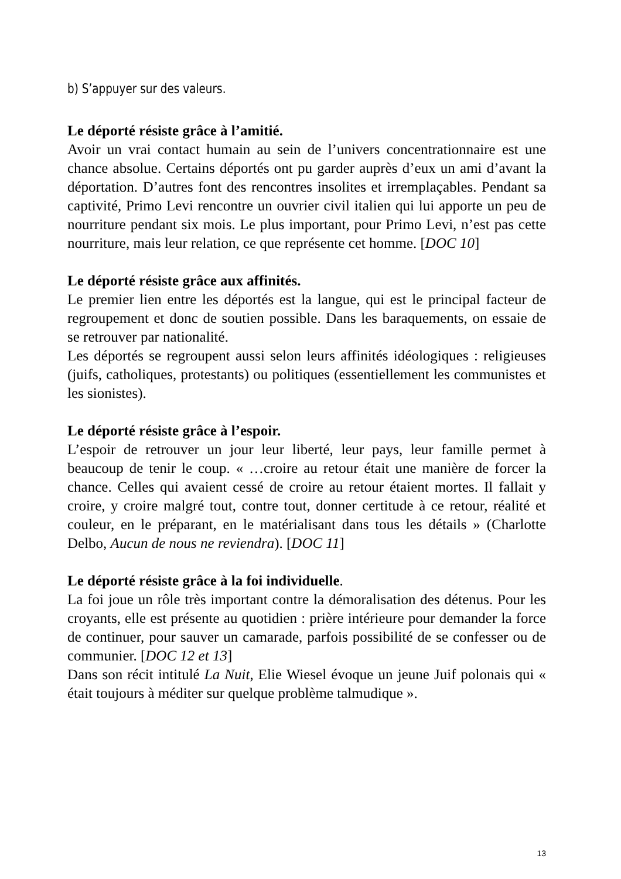b) S’appuyer sur des valeurs.
Le déporté résiste grâce à l’amitié.
Avoir un vrai contact humain au sein de l’univers concentrationnaire est une chance absolue. Certains déportés ont pu garder auprès d’eux un ami d’avant la déportation. D’autres font des rencontres insolites et irremplaçables. Pendant sa captivité, Primo Levi rencontre un ouvrier civil italien qui lui apporte un peu de nourriture pendant six mois. Le plus important, pour Primo Levi, n’est pas cette nourriture, mais leur relation, ce que représente cet homme. [DOC 10]
Le déporté résiste grâce aux affinités.
Le premier lien entre les déportés est la langue, qui est le principal facteur de regroupement et donc de soutien possible. Dans les baraquements, on essaie de se retrouver par nationalité.
Les déportés se regroupent aussi selon leurs affinités idéologiques : religieuses (juifs, catholiques, protestants) ou politiques (essentiellement les communistes et les sionistes).
Le déporté résiste grâce à l’espoir.
L’espoir de retrouver un jour leur liberté, leur pays, leur famille permet à beaucoup de tenir le coup. « …croire au retour était une manière de forcer la chance. Celles qui avaient cessé de croire au retour étaient mortes. Il fallait y croire, y croire malgré tout, contre tout, donner certitude à ce retour, réalité et couleur, en le préparant, en le matérialisant dans tous les détails » (Charlotte Delbo, Aucun de nous ne reviendra). [DOC 11]
Le déporté résiste grâce à la foi individuelle.
La foi joue un rôle très important contre la démoralisation des détenus. Pour les croyants, elle est présente au quotidien : prière intérieure pour demander la force de continuer, pour sauver un camarade, parfois possibilité de se confesser ou de communier. [DOC 12 et 13]
Dans son récit intitulé La Nuit, Elie Wiesel évoque un jeune Juif polonais qui « était toujours à méditer sur quelque problème talmudique ».
13